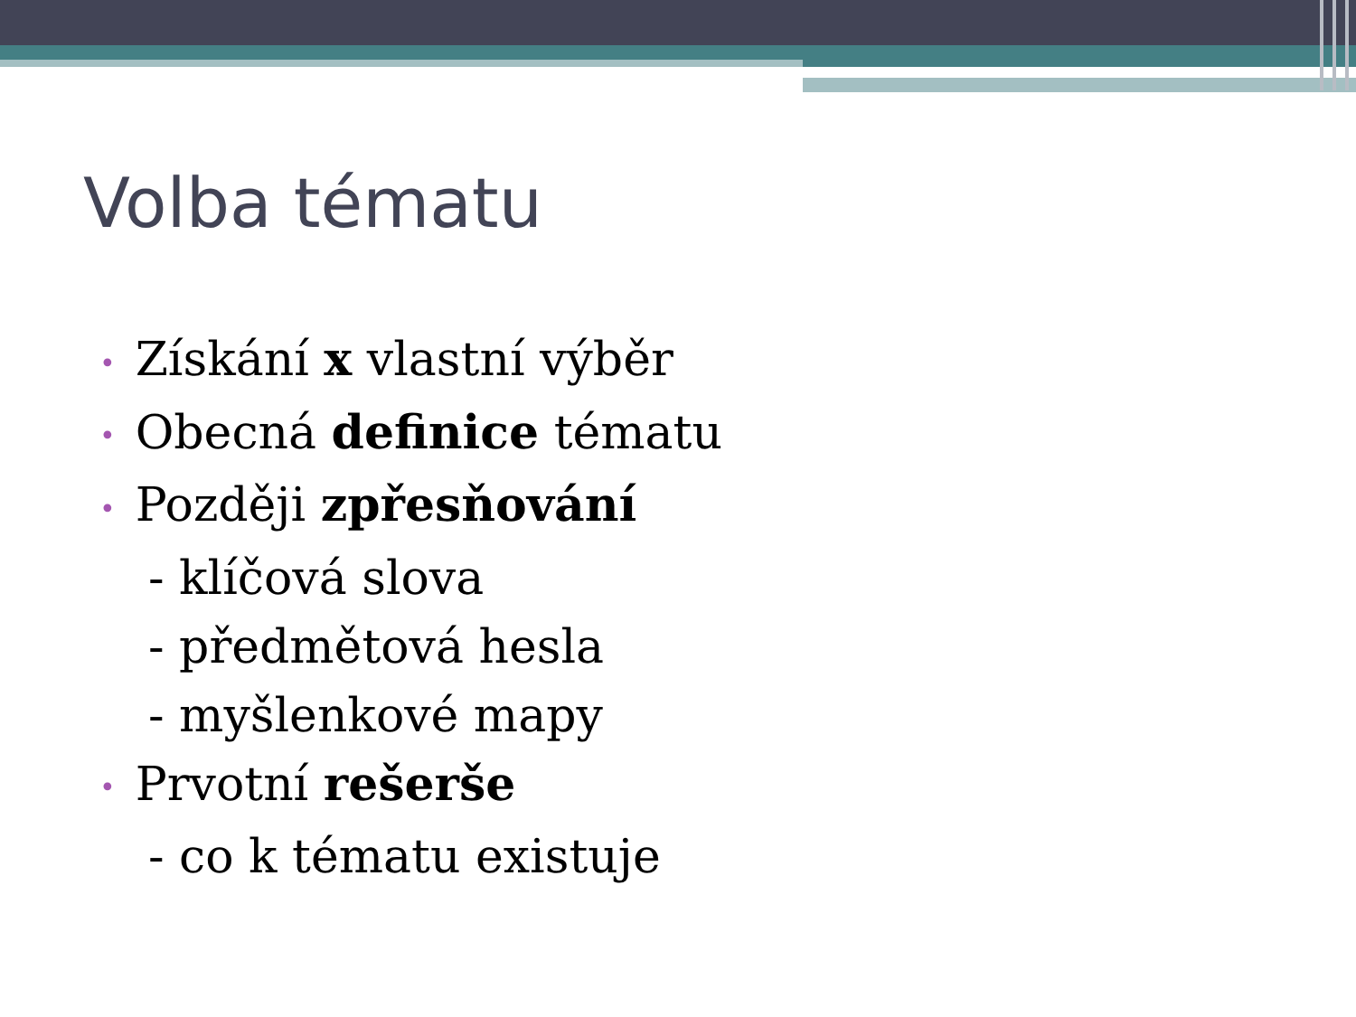Volba tématu
• Získání x vlastní výběr
• Obecná definice tématu
• Později zpřesňování
- klíčová slova
- předmětová hesla
- myšlenkové mapy
• Prvotní rešerše
- co k tématu existuje